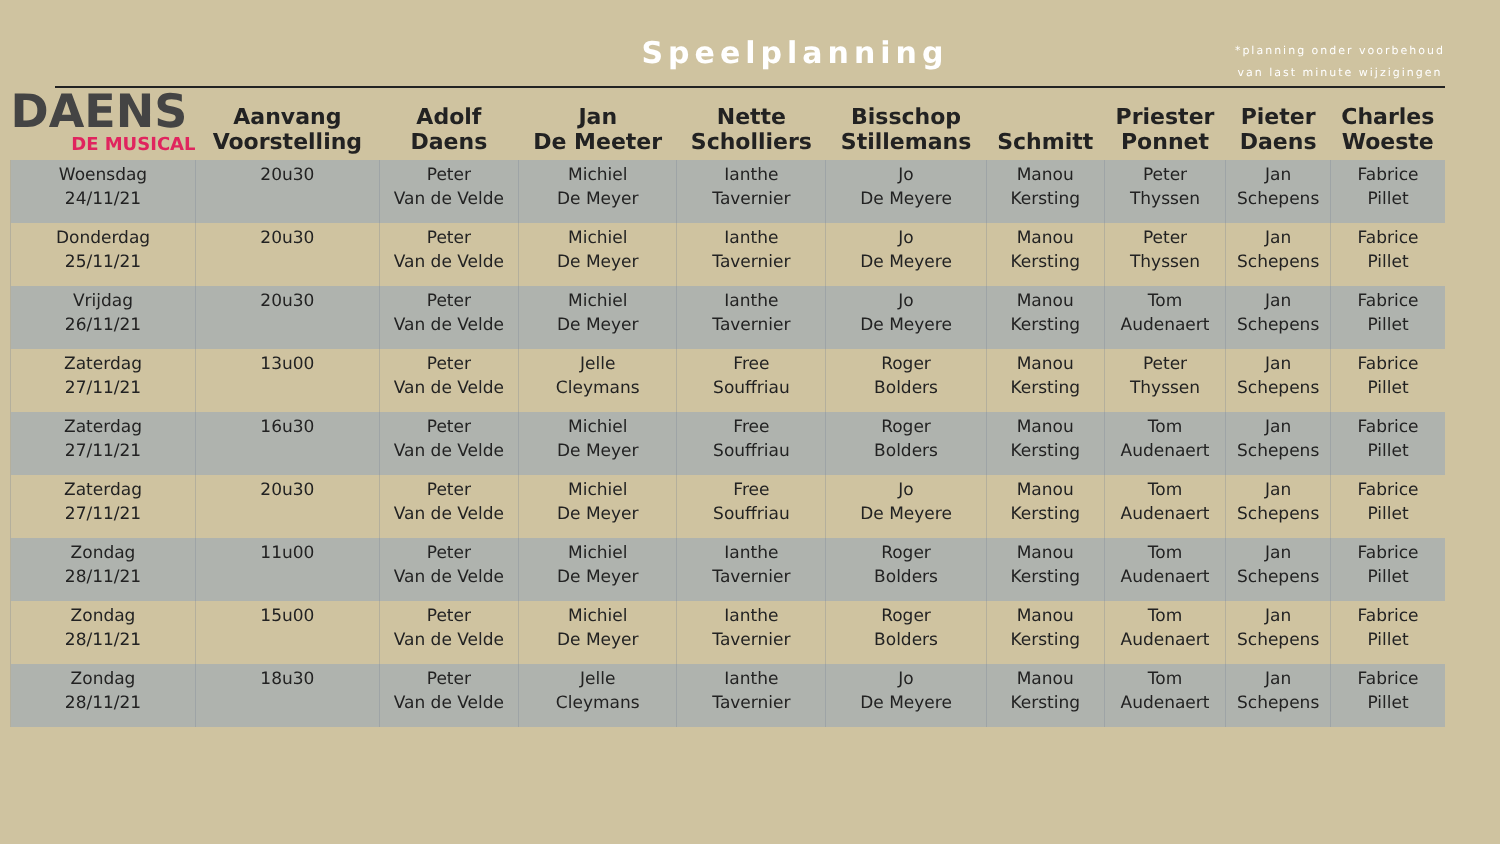Speelplanning
*planning onder voorbehoud
van last minute wijzigingen
| DAENS DE MUSICAL | Aanvang Voorstelling | Adolf Daens | Jan De Meeter | Nette Scholliers | Bisschop Stillemans | Schmitt | Priester Ponnet | Pieter Daens | Charles Woeste |
| --- | --- | --- | --- | --- | --- | --- | --- | --- | --- |
| Woensdag 24/11/21 | 20u30 | Peter Van de Velde | Michiel De Meyer | Ianthe Tavernier | Jo De Meyere | Manou Kersting | Peter Thyssen | Jan Schepens | Fabrice Pillet |
| Donderdag 25/11/21 | 20u30 | Peter Van de Velde | Michiel De Meyer | Ianthe Tavernier | Jo De Meyere | Manou Kersting | Peter Thyssen | Jan Schepens | Fabrice Pillet |
| Vrijdag 26/11/21 | 20u30 | Peter Van de Velde | Michiel De Meyer | Ianthe Tavernier | Jo De Meyere | Manou Kersting | Tom Audenaert | Jan Schepens | Fabrice Pillet |
| Zaterdag 27/11/21 | 13u00 | Peter Van de Velde | Jelle Cleymans | Free Souffriau | Roger Bolders | Manou Kersting | Peter Thyssen | Jan Schepens | Fabrice Pillet |
| Zaterdag 27/11/21 | 16u30 | Peter Van de Velde | Michiel De Meyer | Free Souffriau | Roger Bolders | Manou Kersting | Tom Audenaert | Jan Schepens | Fabrice Pillet |
| Zaterdag 27/11/21 | 20u30 | Peter Van de Velde | Michiel De Meyer | Free Souffriau | Jo De Meyere | Manou Kersting | Tom Audenaert | Jan Schepens | Fabrice Pillet |
| Zondag 28/11/21 | 11u00 | Peter Van de Velde | Michiel De Meyer | Ianthe Tavernier | Roger Bolders | Manou Kersting | Tom Audenaert | Jan Schepens | Fabrice Pillet |
| Zondag 28/11/21 | 15u00 | Peter Van de Velde | Michiel De Meyer | Ianthe Tavernier | Roger Bolders | Manou Kersting | Tom Audenaert | Jan Schepens | Fabrice Pillet |
| Zondag 28/11/21 | 18u30 | Peter Van de Velde | Jelle Cleymans | Ianthe Tavernier | Jo De Meyere | Manou Kersting | Tom Audenaert | Jan Schepens | Fabrice Pillet |